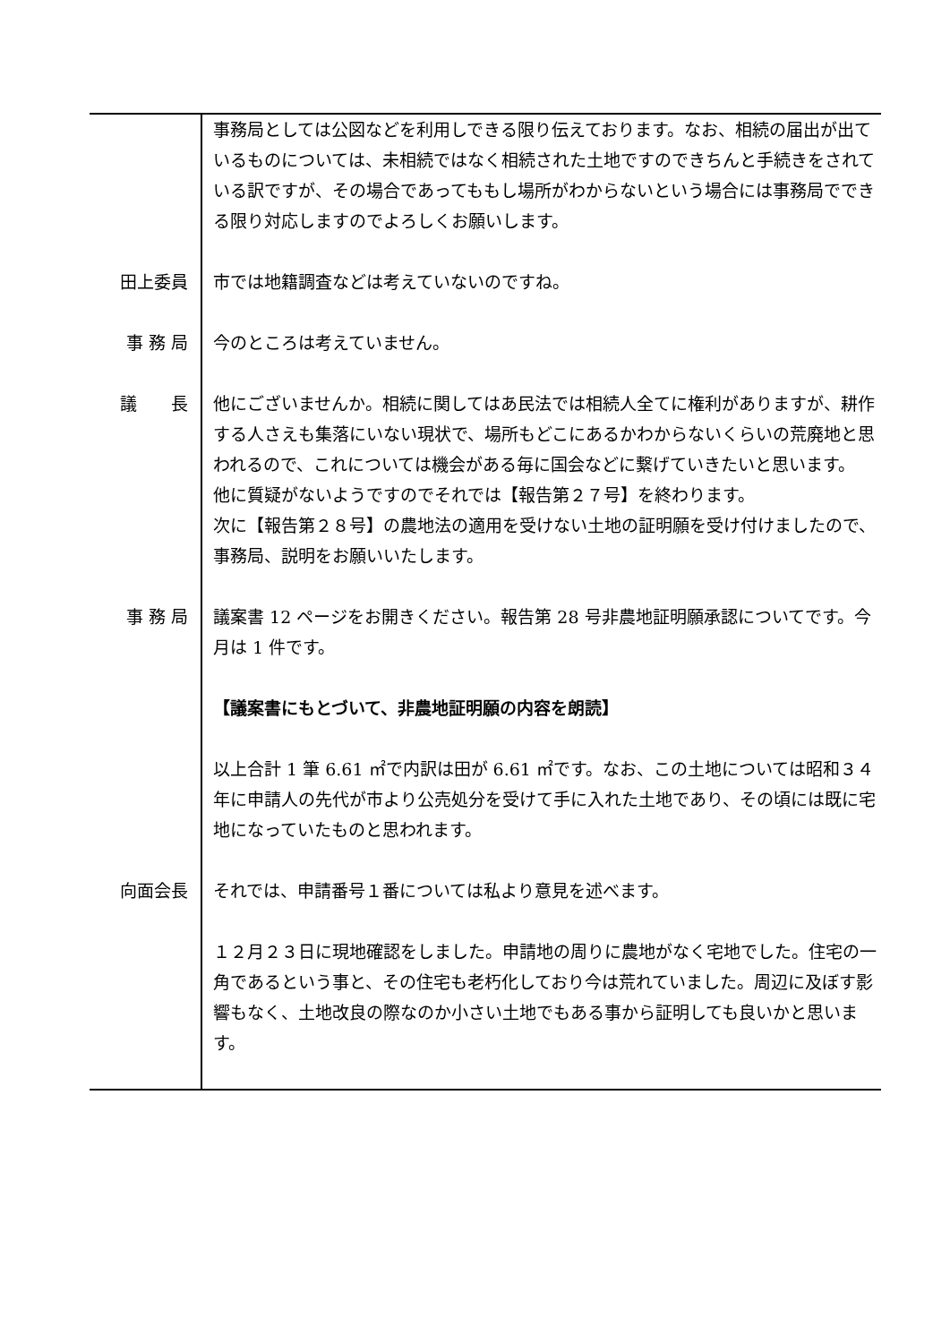| | 事務局としては公図などを利用しできる限り伝えております。なお、相続の届出が出ているものについては、未相続ではなく相続された土地ですのできちんと手続きをされている訳ですが、その場合であってももし場所がわからないという場合には事務局でできる限り対応しますのでよろしくお願いします。 |
| 田上委員 | 市では地籍調査などは考えていないのですね。 |
| 事 務 局 | 今のところは考えていません。 |
| 議 長 | 他にございませんか。相続に関してはあ民法では相続人全てに権利がありますが、耕作する人さえも集落にいない現状で、場所もどこにあるかわからないくらいの荒廃地と思われるので、これについては機会がある毎に国会などに繋げていきたいと思います。 他に質疑がないようですのでそれでは【報告第２７号】を終わります。 次に【報告第２８号】の農地法の適用を受けない土地の証明願を受け付けましたので、事務局、説明をお願いいたします。 |
| 事 務 局 | 議案書 12 ページをお開きください。報告第 28 号非農地証明願承認についてです。今月は 1 件です。 【議案書にもとづいて、非農地証明願の内容を朗読】 以上合計 1 筆 6.61 ㎡で内訳は田が 6.61 ㎡です。なお、この土地については昭和３４年に申請人の先代が市より公売処分を受けて手に入れた土地であり、その頃には既に宅地になっていたものと思われます。 |
| 向面会長 | それでは、申請番号１番については私より意見を述べます。 １２月２３日に現地確認をしました。申請地の周りに農地がなく宅地でした。住宅の一角であるという事と、その住宅も老朽化しており今は荒れていました。周辺に及ぼす影響もなく、土地改良の際なのか小さい土地でもある事から証明しても良いかと思います。 |